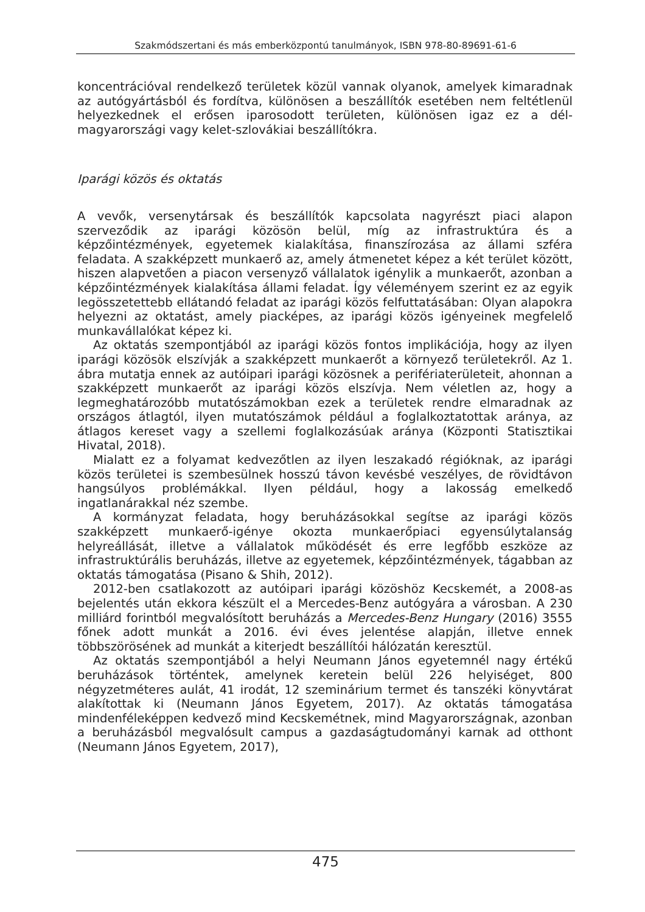Szakmódszertani és más emberközpontú tanulmányok, ISBN 978-80-89691-61-6
koncentrációval rendelkező területek közül vannak olyanok, amelyek kimaradnak az autógyártásból és fordítva, különösen a beszállítók esetében nem feltétlenül helyezkednek el erősen iparosodott területen, különösen igaz ez a dél-magyarországi vagy kelet-szlovákiai beszállítókra.
Iparági közös és oktatás
A vevők, versenytársak és beszállítók kapcsolata nagyrészt piaci alapon szerveződik az iparági közösön belül, míg az infrastruktúra és a képzőintézmények, egyetemek kialakítása, finanszírozása az állami szféra feladata. A szakképzett munkaerő az, amely átmenetet képez a két terület között, hiszen alapvetően a piacon versenyző vállalatok igénylik a munkaerőt, azonban a képzőintézmények kialakítása állami feladat. Így véleményem szerint ez az egyik legösszetettebb ellátandó feladat az iparági közös felfuttatásában: Olyan alapokra helyezni az oktatást, amely piacképes, az iparági közös igényeinek megfelelő munkavállalókat képez ki.
Az oktatás szempontjából az iparági közös fontos implikációja, hogy az ilyen iparági közösök elszívják a szakképzett munkaerőt a környező területekről. Az 1. ábra mutatja ennek az autóipari iparági közösnek a perifériaterületeit, ahonnan a szakképzett munkaerőt az iparági közös elszívja. Nem véletlen az, hogy a legmeghatározóbb mutatószámokban ezek a területek rendre elmaradnak az országos átlagtól, ilyen mutatószámok például a foglalkoztatottak aránya, az átlagos kereset vagy a szellemi foglalkozásúak aránya (Központi Statisztikai Hivatal, 2018).
Mialatt ez a folyamat kedvezőtlen az ilyen leszakadó régióknak, az iparági közös területei is szembesülnek hosszú távon kevésbé veszélyes, de rövidtávon hangsúlyos problémákkal. Ilyen például, hogy a lakosság emelkedő ingatlanárakkal néz szembe.
A kormányzat feladata, hogy beruházásokkal segítse az iparági közös szakképzett munkaerő-igénye okozta munkaerőpiaci egyensúlytalanság helyreállását, illetve a vállalatok működését és erre legfőbb eszköze az infrastruktúrális beruházás, illetve az egyetemek, képzőintézmények, tágabban az oktatás támogatása (Pisano & Shih, 2012).
2012-ben csatlakozott az autóipari iparági közöshöz Kecskemét, a 2008-as bejelentés után ekkora készült el a Mercedes-Benz autógyára a városban. A 230 milliárd forintból megvalósított beruházás a Mercedes-Benz Hungary (2016) 3555 főnek adott munkát a 2016. évi éves jelentése alapján, illetve ennek többszörösének ad munkát a kiterjedt beszállítói hálózatán keresztül.
Az oktatás szempontjából a helyi Neumann János egyetemnél nagy értékű beruházások történtek, amelynek keretein belül 226 helyiséget, 800 négyzetméteres aulát, 41 irodát, 12 szeminárium termet és tanszéki könyvtárat alakítottak ki (Neumann János Egyetem, 2017). Az oktatás támogatása mindenféleképpen kedvező mind Kecskemétnek, mind Magyarországnak, azonban a beruházásból megvalósult campus a gazdaságtudományi karnak ad otthont (Neumann János Egyetem, 2017),
475